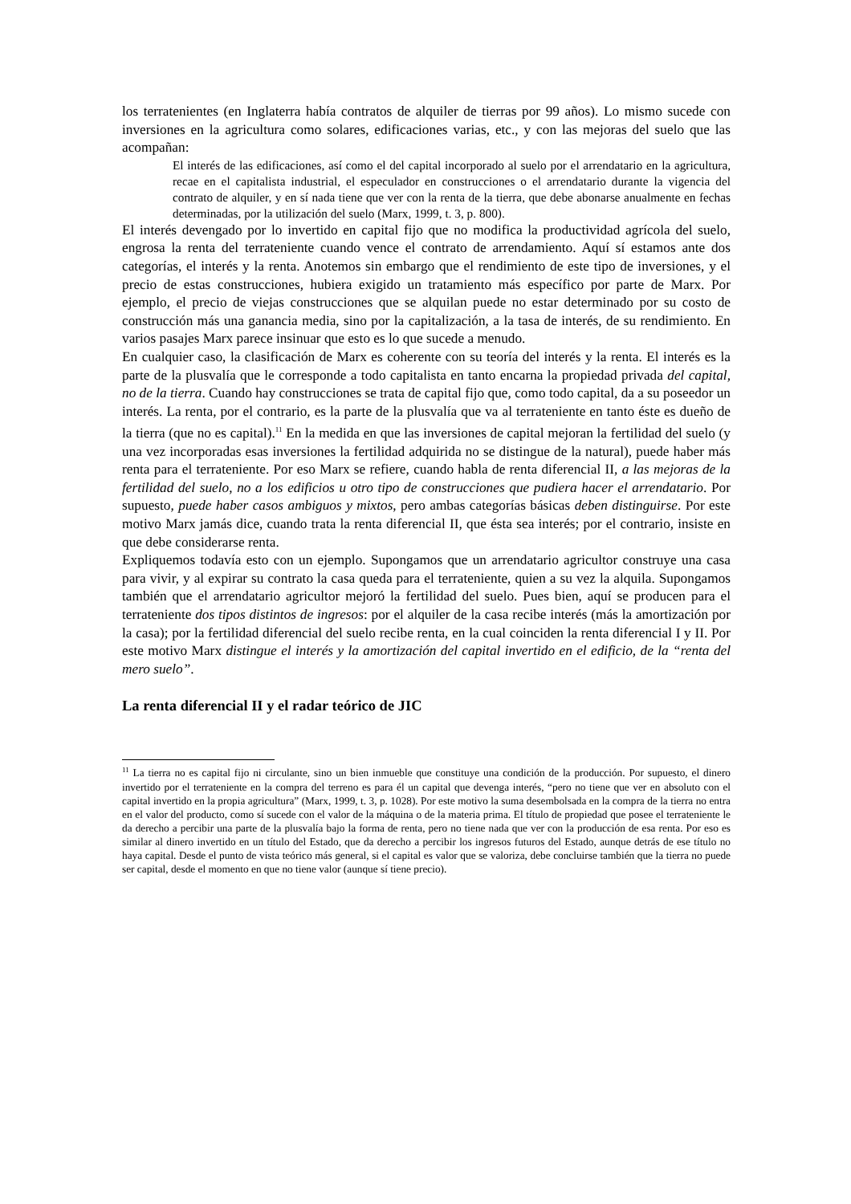los terratenientes (en Inglaterra había contratos de alquiler de tierras por 99 años). Lo mismo sucede con inversiones en la agricultura como solares, edificaciones varias, etc., y con las mejoras del suelo que las acompañan:
El interés de las edificaciones, así como el del capital incorporado al suelo por el arrendatario en la agricultura, recae en el capitalista industrial, el especulador en construcciones o el arrendatario durante la vigencia del contrato de alquiler, y en sí nada tiene que ver con la renta de la tierra, que debe abonarse anualmente en fechas determinadas, por la utilización del suelo (Marx, 1999, t. 3, p. 800).
El interés devengado por lo invertido en capital fijo que no modifica la productividad agrícola del suelo, engrosa la renta del terrateniente cuando vence el contrato de arrendamiento. Aquí sí estamos ante dos categorías, el interés y la renta. Anotemos sin embargo que el rendimiento de este tipo de inversiones, y el precio de estas construcciones, hubiera exigido un tratamiento más específico por parte de Marx. Por ejemplo, el precio de viejas construcciones que se alquilan puede no estar determinado por su costo de construcción más una ganancia media, sino por la capitalización, a la tasa de interés, de su rendimiento. En varios pasajes Marx parece insinuar que esto es lo que sucede a menudo.
En cualquier caso, la clasificación de Marx es coherente con su teoría del interés y la renta. El interés es la parte de la plusvalía que le corresponde a todo capitalista en tanto encarna la propiedad privada del capital, no de la tierra. Cuando hay construcciones se trata de capital fijo que, como todo capital, da a su poseedor un interés. La renta, por el contrario, es la parte de la plusvalía que va al terrateniente en tanto éste es dueño de la tierra (que no es capital).<sup>11</sup> En la medida en que las inversiones de capital mejoran la fertilidad del suelo (y una vez incorporadas esas inversiones la fertilidad adquirida no se distingue de la natural), puede haber más renta para el terrateniente. Por eso Marx se refiere, cuando habla de renta diferencial II, a las mejoras de la fertilidad del suelo, no a los edificios u otro tipo de construcciones que pudiera hacer el arrendatario. Por supuesto, puede haber casos ambiguos y mixtos, pero ambas categorías básicas deben distinguirse. Por este motivo Marx jamás dice, cuando trata la renta diferencial II, que ésta sea interés; por el contrario, insiste en que debe considerarse renta.
Expliquemos todavía esto con un ejemplo. Supongamos que un arrendatario agricultor construye una casa para vivir, y al expirar su contrato la casa queda para el terrateniente, quien a su vez la alquila. Supongamos también que el arrendatario agricultor mejoró la fertilidad del suelo. Pues bien, aquí se producen para el terrateniente dos tipos distintos de ingresos: por el alquiler de la casa recibe interés (más la amortización por la casa); por la fertilidad diferencial del suelo recibe renta, en la cual coinciden la renta diferencial I y II. Por este motivo Marx distingue el interés y la amortización del capital invertido en el edificio, de la “renta del mero suelo”.
La renta diferencial II y el radar teórico de JIC
<sup>11</sup> La tierra no es capital fijo ni circulante, sino un bien inmueble que constituye una condición de la producción. Por supuesto, el dinero invertido por el terrateniente en la compra del terreno es para él un capital que devenga interés, “pero no tiene que ver en absoluto con el capital invertido en la propia agricultura” (Marx, 1999, t. 3, p. 1028). Por este motivo la suma desembolsada en la compra de la tierra no entra en el valor del producto, como sí sucede con el valor de la máquina o de la materia prima. El título de propiedad que posee el terrateniente le da derecho a percibir una parte de la plusvalía bajo la forma de renta, pero no tiene nada que ver con la producción de esa renta. Por eso es similar al dinero invertido en un título del Estado, que da derecho a percibir los ingresos futuros del Estado, aunque detrás de ese título no haya capital. Desde el punto de vista teórico más general, si el capital es valor que se valoriza, debe concluirse también que la tierra no puede ser capital, desde el momento en que no tiene valor (aunque sí tiene precio).